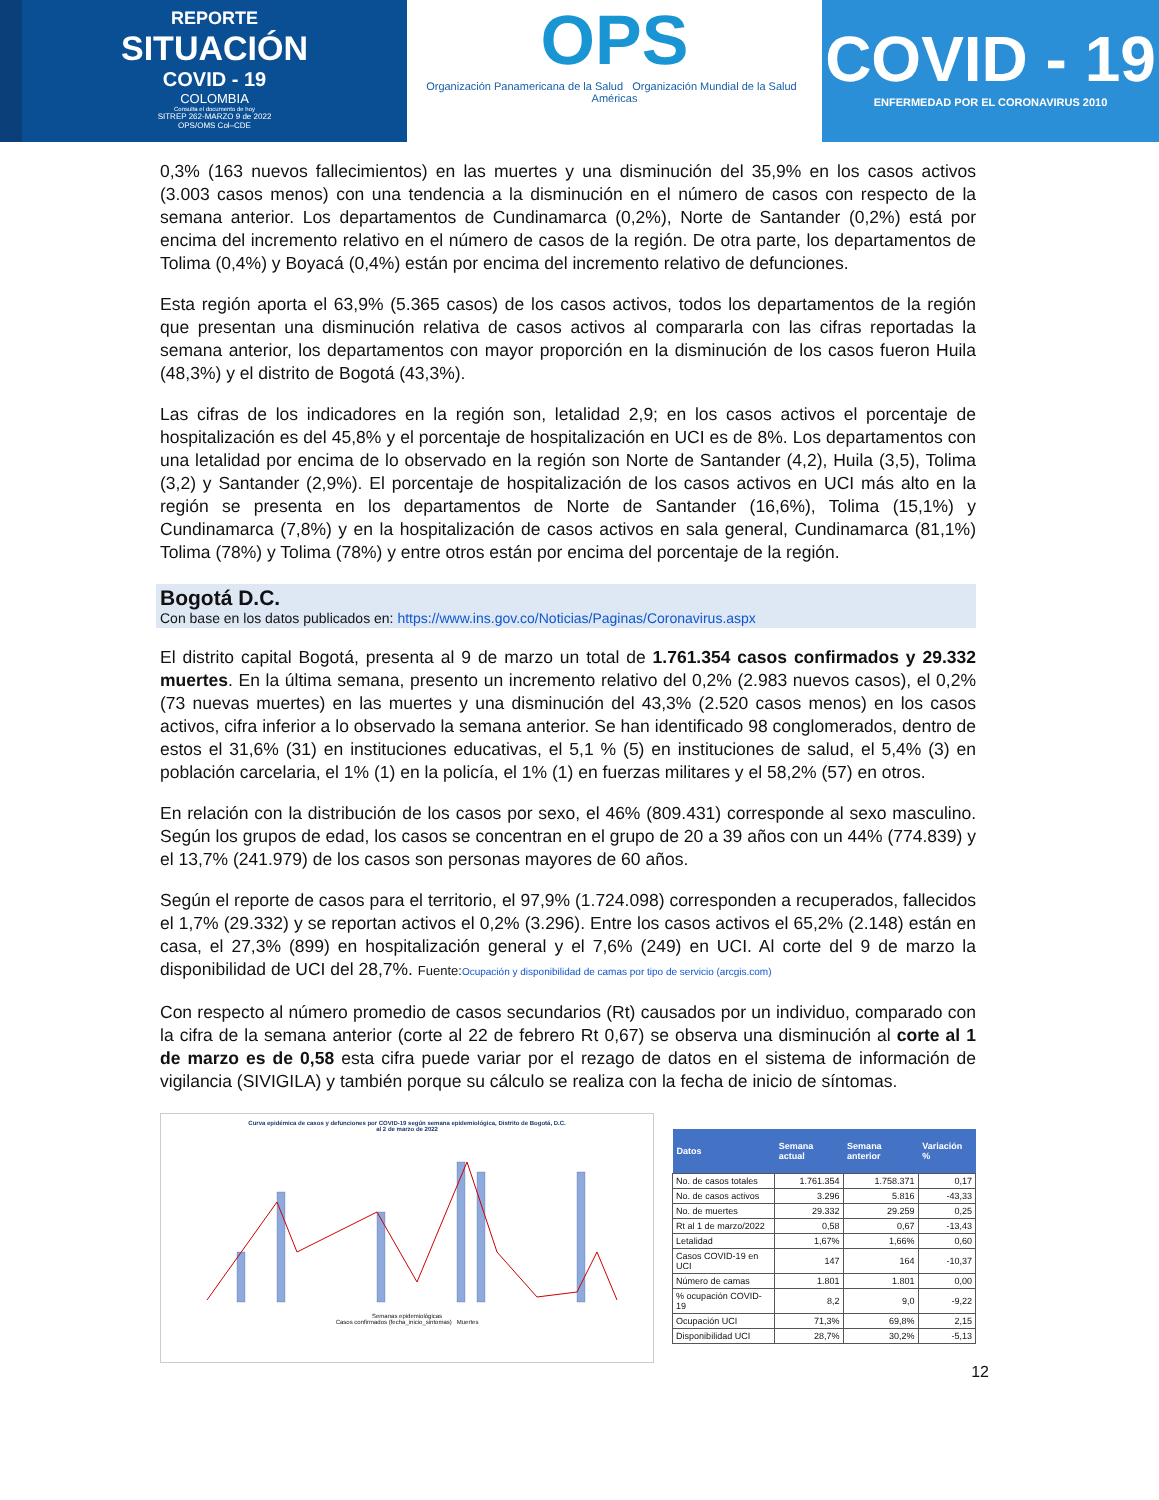REPORTE
SITUACIÓN
COVID - 19
COLOMBIA
Consulta el documento de hoy
SITREP 262-MARZO 9 de 2022
OPS/OMS Col–CDE
OPS
Organización Panamericana de la Salud Organización Mundial de la Salud Américas
COVID - 19
ENFERMEDAD POR EL CORONAVIRUS 2010
0,3% (163 nuevos fallecimientos) en las muertes y una disminución del 35,9% en los casos activos (3.003 casos menos) con una tendencia a la disminución en el número de casos con respecto de la semana anterior. Los departamentos de Cundinamarca (0,2%), Norte de Santander (0,2%) está por encima del incremento relativo en el número de casos de la región. De otra parte, los departamentos de Tolima (0,4%) y Boyacá (0,4%) están por encima del incremento relativo de defunciones.
Esta región aporta el 63,9% (5.365 casos) de los casos activos, todos los departamentos de la región que presentan una disminución relativa de casos activos al compararla con las cifras reportadas la semana anterior, los departamentos con mayor proporción en la disminución de los casos fueron Huila (48,3%) y el distrito de Bogotá (43,3%).
Las cifras de los indicadores en la región son, letalidad 2,9; en los casos activos el porcentaje de hospitalización es del 45,8% y el porcentaje de hospitalización en UCI es de 8%. Los departamentos con una letalidad por encima de lo observado en la región son Norte de Santander (4,2), Huila (3,5), Tolima (3,2) y Santander (2,9%). El porcentaje de hospitalización de los casos activos en UCI más alto en la región se presenta en los departamentos de Norte de Santander (16,6%), Tolima (15,1%) y Cundinamarca (7,8%) y en la hospitalización de casos activos en sala general, Cundinamarca (81,1%) Tolima (78%) y Tolima (78%) y entre otros están por encima del porcentaje de la región.
Bogotá D.C.
Con base en los datos publicados en: https://www.ins.gov.co/Noticias/Paginas/Coronavirus.aspx
El distrito capital Bogotá, presenta al 9 de marzo un total de 1.761.354 casos confirmados y 29.332 muertes. En la última semana, presento un incremento relativo del 0,2% (2.983 nuevos casos), el 0,2% (73 nuevas muertes) en las muertes y una disminución del 43,3% (2.520 casos menos) en los casos activos, cifra inferior a lo observado la semana anterior. Se han identificado 98 conglomerados, dentro de estos el 31,6% (31) en instituciones educativas, el 5,1 % (5) en instituciones de salud, el 5,4% (3) en población carcelaria, el 1% (1) en la policía, el 1% (1) en fuerzas militares y el 58,2% (57) en otros.
En relación con la distribución de los casos por sexo, el 46% (809.431) corresponde al sexo masculino. Según los grupos de edad, los casos se concentran en el grupo de 20 a 39 años con un 44% (774.839) y el 13,7% (241.979) de los casos son personas mayores de 60 años.
Según el reporte de casos para el territorio, el 97,9% (1.724.098) corresponden a recuperados, fallecidos el 1,7% (29.332) y se reportan activos el 0,2% (3.296). Entre los casos activos el 65,2% (2.148) están en casa, el 27,3% (899) en hospitalización general y el 7,6% (249) en UCI. Al corte del 9 de marzo la disponibilidad de UCI del 28,7%. Fuente:Ocupación y disponibilidad de camas por tipo de servicio (arcgis.com)
Con respecto al número promedio de casos secundarios (Rt) causados por un individuo, comparado con la cifra de la semana anterior (corte al 22 de febrero Rt 0,67) se observa una disminución al corte al 1 de marzo es de 0,58 esta cifra puede variar por el rezago de datos en el sistema de información de vigilancia (SIVIGILA) y también porque su cálculo se realiza con la fecha de inicio de síntomas.
Curva epidémica de casos y defunciones por COVID-19 según semana epidemiológica, Distrito de Bogotá, D.C.
al 2 de marzo de 2022
Semanas epidemiológicas
Casos confirmados (fecha_inicio_sintomas) Muertes
| Datos | Semana actual | Semana anterior | Variación % |
| --- | --- | --- | --- |
| No. de casos totales | 1.761.354 | 1.758.371 | 0,17 |
| No. de casos activos | 3.296 | 5.816 | -43,33 |
| No. de muertes | 29.332 | 29.259 | 0,25 |
| Rt al 1 de marzo/2022 | 0,58 | 0,67 | -13,43 |
| Letalidad | 1,67% | 1,66% | 0,60 |
| Casos COVID-19 en UCI | 147 | 164 | -10,37 |
| Número de camas | 1.801 | 1.801 | 0,00 |
| % ocupación COVID-19 | 8,2 | 9,0 | -9,22 |
| Ocupación UCI | 71,3% | 69,8% | 2,15 |
| Disponibilidad UCI | 28,7% | 30,2% | -5,13 |
12